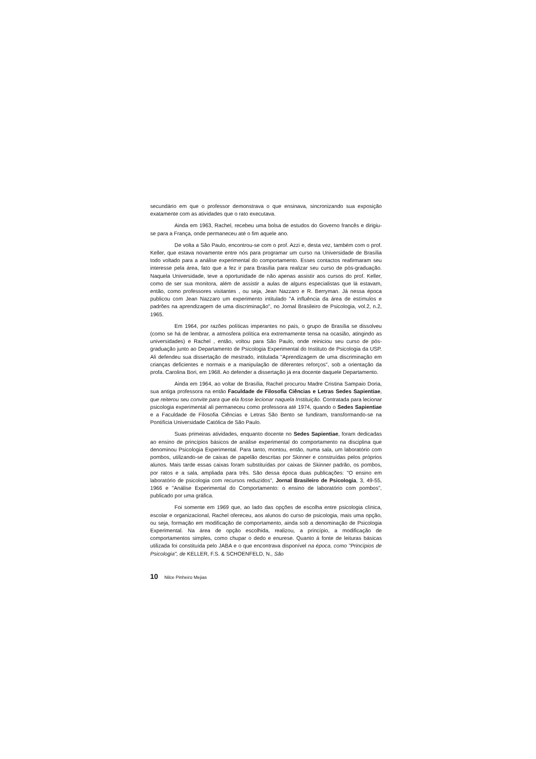secundário em que o professor demonstrava o que ensinava, sincronizando sua exposição exatamente com as atividades que o rato executava.
Ainda em 1963, Rachel, recebeu uma bolsa de estudos do Governo francês e dirigiu-se para a França, onde permaneceu até o fim aquele ano.
De volta a São Paulo, encontrou-se com o prof. Azzi e, desta vez, também com o prof. Keller, que estava novamente entre nós para programar um curso na Universidade de Brasília todo voltado para a análise experimental do comportamento. Esses contactos reafirmaram seu interesse pela área, fato que a fez ir para Brasília para realizar seu curso de pós-graduação. Naquela Universidade, teve a oportunidade de não apenas assistir aos cursos do prof. Keller, como de ser sua monitora, além de assistir a aulas de alguns especialistas que lá estavam, então, como professores visitantes , ou seja, Jean Nazzaro e R. Berryman. Já nessa época publicou com Jean Nazzaro um experimento intitulado "A influência da área de estímulos e padrões na aprendizagem de uma discriminação", no Jornal Brasileiro de Psicologia, vol.2, n.2, 1965.
Em 1964, por razões políticas imperantes no país, o grupo de Brasília se dissolveu (como se há de lembrar, a atmosfera política era extremamente tensa na ocasião, atingindo as universidades) e Rachel , então, voltou para São Paulo, onde reiniciou seu curso de pós-graduação junto ao Departamento de Psicologia Experimental do Instituto de Psicologia da USP. Ali defendeu sua dissertação de mestrado, intitulada "Aprendizagem de uma discriminação em crianças deficientes e normais e a manipulação de diferentes reforços", sob a orientação da profa. Carolina Bori, em 1968. Ao defender a dissertação já era docente daquele Departamento.
Ainda em 1964, ao voltar de Brasília, Rachel procurou Madre Cristina Sampaio Doria, sua antiga professora na então Faculdade de Filosofia Ciências e Letras Sedes Sapientiae, que reiterou seu convite para que ela fosse lecionar naquela Instituição. Contratada para lecionar psicologia experimental ali permaneceu como professora até 1974, quando o Sedes Sapientiae e a Faculdade de Filosofia Ciências e Letras São Bento se fundiram, transformando-se na Pontifícia Universidade Católica de São Paulo.
Suas primeiras atividades, enquanto docente no Sedes Sapientiae, foram dedicadas ao ensino de princípios básicos de análise experimental do comportamento na disciplina que denominou Psicologia Experimental. Para tanto, montou, então, numa sala, um laboratório com pombos, utilizando-se de caixas de papelão descritas por Skinner e construídas pelos próprios alunos. Mais tarde essas caixas foram substituídas por caixas de Skinner padrão, os pombos, por ratos e a sala, ampliada para três. São dessa época duas publicações: "O ensino em laboratório de psicologia com recursos reduzidos", Jornal Brasileiro de Psicologia, 3, 49-55, 1966 e "Análise Experimental do Comportamento: o ensino de laboratório com pombos", publicado por uma gráfica.
Foi somente em 1969 que, ao lado das opções de escolha entre psicologia clínica, escolar e organizacional, Rachel ofereceu, aos alunos do curso de psicologia, mais uma opção, ou seja, formação em modificação de comportamento, ainda sob a denominação de Psicologia Experimental. Na área de opção escolhida, realizou, a princípio, a modificação de comportamentos simples, como chupar o dedo e enurese. Quanto á fonte de leituras básicas utilizada foi constituída pelo JABA e o que encontrava disponível na época, como "Princípios de Psicologia", de KELLER, F.S. & SCHOENFELD, N., São
10 Nilce Pinheiro Mejias